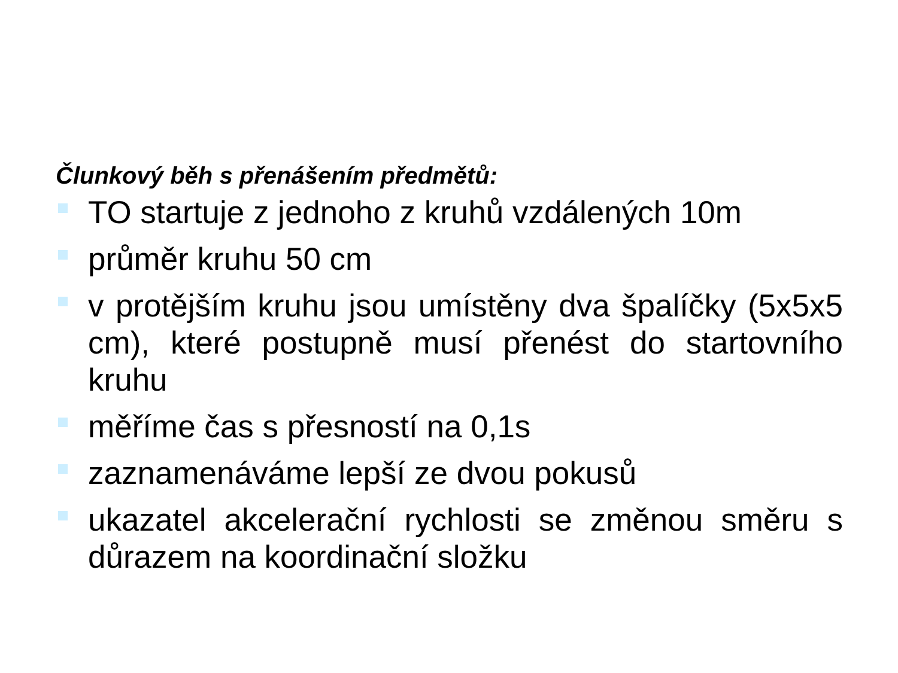Člunkový běh s přenášením předmětů:
TO startuje z jednoho z kruhů vzdálených 10m
průměr kruhu 50 cm
v protějším kruhu jsou umístěny dva špalíčky (5x5x5 cm), které postupně musí přenést do startovního kruhu
měříme čas s přesností na 0,1s
zaznamenáváme lepší ze dvou pokusů
ukazatel akcelerační rychlosti se změnou směru s důrazem na koordinační složku